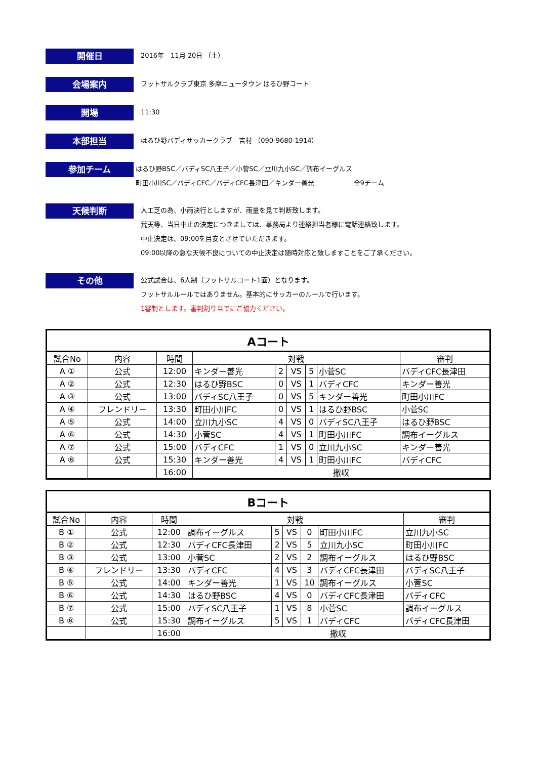開催日
2016年　11月 20日 （土）
会場案内
フットサルクラブ東京 多摩ニュータウン はるひ野コート
開場
11:30
本部担当
はるひ野バディサッカークラブ　吉村 （090-9680-1914）
参加チーム
はるひ野BSC／バディSC八王子／小菅SC／立川九小SC／調布イーグルス
町田小川SC／バディCFC／バディCFC長津田／キンダー善光　　　　　　全9チーム
天候判断
人工芝の為、小雨決行としますが、雨量を見て判断致します。
荒天等、当日中止の決定につきましては、事務局より連絡担当者様に電話連絡致します。
中止決定は、09:00を目安とさせていただきます。
09:00以降の急な天候不良についての中止決定は随時対応と致しますことをご了承ください。
その他
公式試合は、6人制（フットサルコート1面）となります。
フットサルルールではありません。基本的にサッカーのルールで行います。
1審制とします。審判割り当てにご協力ください。
| Aコート | | | | | | | | |
| --- | --- | --- | --- | --- | --- | --- | --- | --- |
| 試合No | 内容 | 時間 | 対戦 | | | | | 審判 |
| A ① | 公式 | 12:00 | キンダー善光 | 2 | VS | 5 | 小菅SC | バディCFC長津田 |
| A ② | 公式 | 12:30 | はるひ野BSC | 0 | VS | 1 | バディCFC | キンダー善光 |
| A ③ | 公式 | 13:00 | バディSC八王子 | 0 | VS | 5 | キンダー善光 | 町田小川FC |
| A ④ | フレンドリー | 13:30 | 町田小川FC | 0 | VS | 1 | はるひ野BSC | 小菅SC |
| A ⑤ | 公式 | 14:00 | 立川九小SC | 4 | VS | 0 | バディSC八王子 | はるひ野BSC |
| A ⑥ | 公式 | 14:30 | 小菅SC | 4 | VS | 1 | 町田小川FC | 調布イーグルス |
| A ⑦ | 公式 | 15:00 | バディCFC | 1 | VS | 0 | 立川九小SC | キンダー善光 |
| A ⑧ | 公式 | 15:30 | キンダー善光 | 4 | VS | 1 | 町田小川FC | バディCFC |
| | | 16:00 | 撤収 | | | | | |
| Bコート | | | | | | | | |
| --- | --- | --- | --- | --- | --- | --- | --- | --- |
| 試合No | 内容 | 時間 | 対戦 | | | | | 審判 |
| B ① | 公式 | 12:00 | 調布イーグルス | 5 | VS | 0 | 町田小川FC | 立川九小SC |
| B ② | 公式 | 12:30 | バディCFC長津田 | 2 | VS | 5 | 立川九小SC | 町田小川FC |
| B ③ | 公式 | 13:00 | 小菅SC | 2 | VS | 2 | 調布イーグルス | はるひ野BSC |
| B ④ | フレンドリー | 13:30 | バディCFC | 4 | VS | 3 | バディCFC長津田 | バディSC八王子 |
| B ⑤ | 公式 | 14:00 | キンダー善光 | 1 | VS | 10 | 調布イーグルス | 小菅SC |
| B ⑥ | 公式 | 14:30 | はるひ野BSC | 4 | VS | 0 | バディCFC長津田 | バディCFC |
| B ⑦ | 公式 | 15:00 | バディSC八王子 | 1 | VS | 8 | 小菅SC | 調布イーグルス |
| B ⑧ | 公式 | 15:30 | 調布イーグルス | 5 | VS | 1 | バディCFC | バディCFC長津田 |
| | | 16:00 | 撤収 | | | | | |